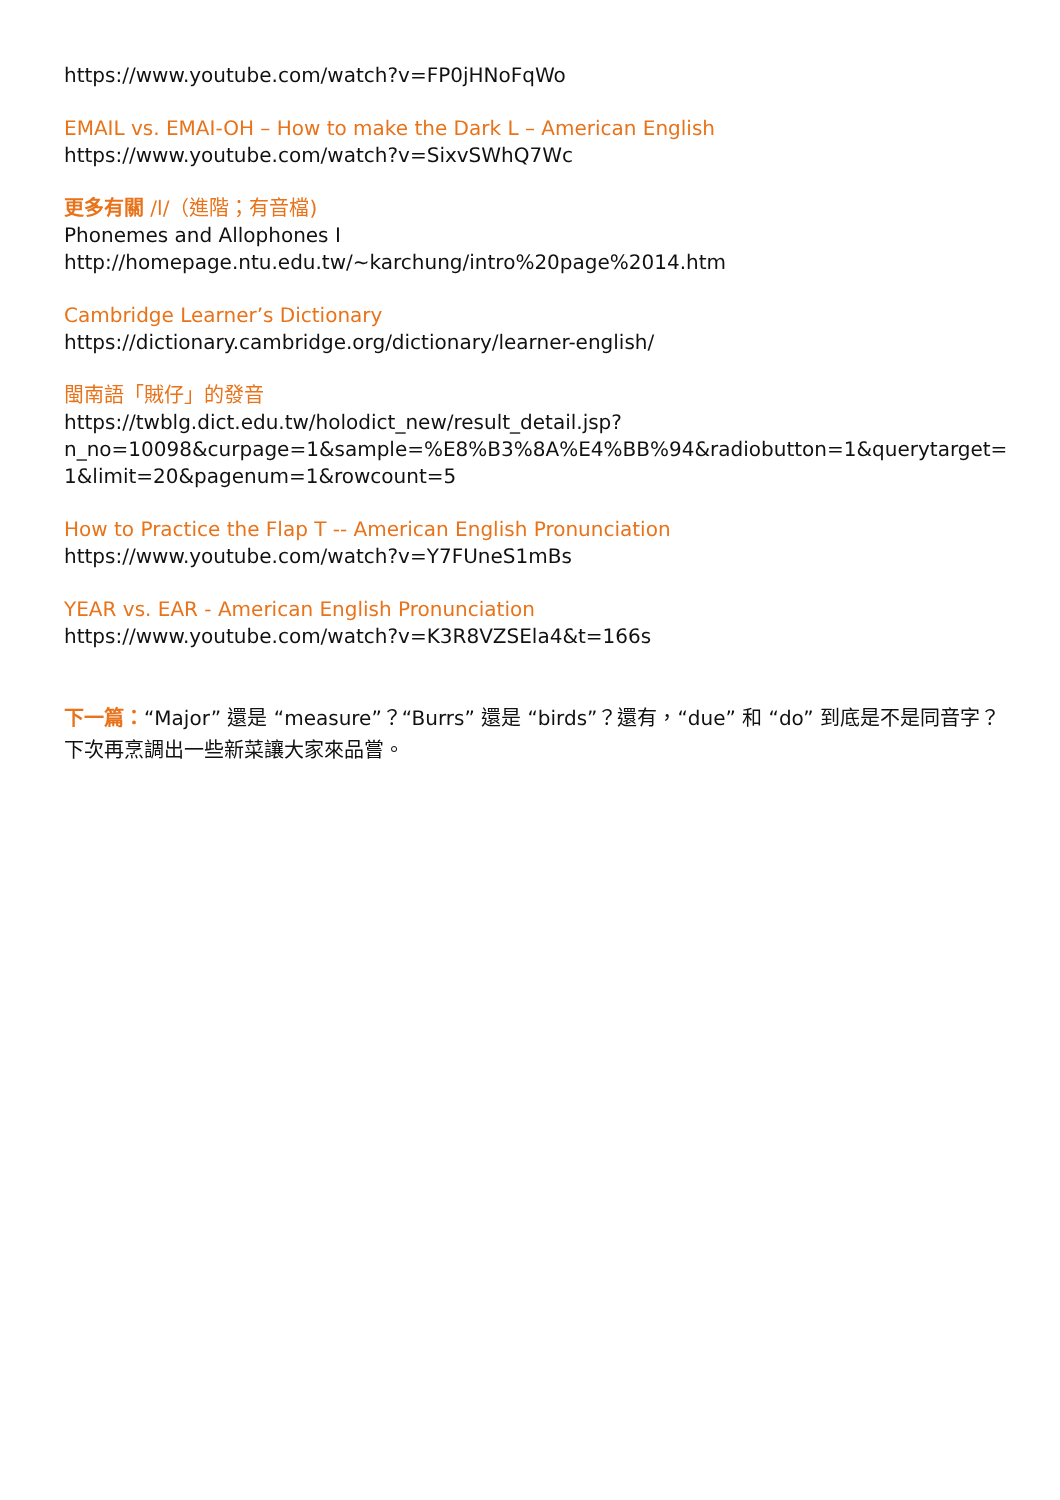https://www.youtube.com/watch?v=FP0jHNoFqWo
EMAIL vs. EMAI-OH – How to make the Dark L – American English
https://www.youtube.com/watch?v=SixvSWhQ7Wc
更多有關 /l/（進階；有音檔)
Phonemes and Allophones I
http://homepage.ntu.edu.tw/~karchung/intro%20page%2014.htm
Cambridge Learner’s Dictionary
https://dictionary.cambridge.org/dictionary/learner-english/
閩南語「賊仔」的發音
https://twblg.dict.edu.tw/holodict_new/result_detail.jsp?
n_no=10098&curpage=1&sample=%E8%B3%8A%E4%BB%94&radiobutton=1&querytarget=
1&limit=20&pagenum=1&rowcount=5
How to Practice the Flap T -- American English Pronunciation
https://www.youtube.com/watch?v=Y7FUneS1mBs
YEAR vs. EAR - American English Pronunciation
https://www.youtube.com/watch?v=K3R8VZSEla4&t=166s
下一篇：“Major” 還是 “measure”？“Burrs” 還是 “birds”？還有，“due” 和 “do” 到底是不是同音字？下次再烹調出一些新菜讓大家來品嘗。